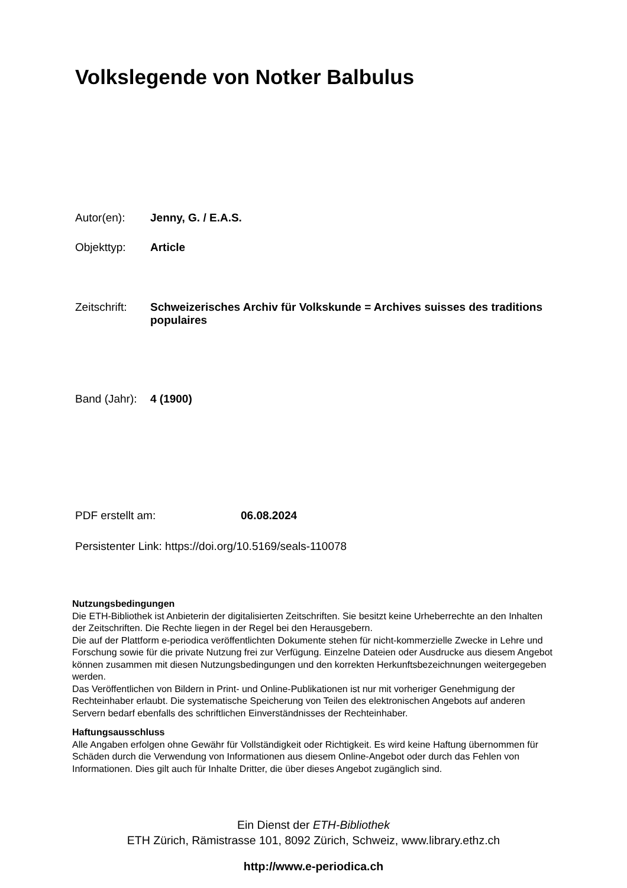Volkslegende von Notker Balbulus
Autor(en): Jenny, G. / E.A.S.
Objekttyp: Article
Zeitschrift: Schweizerisches Archiv für Volkskunde = Archives suisses des traditions populaires
Band (Jahr): 4 (1900)
PDF erstellt am: 06.08.2024
Persistenter Link: https://doi.org/10.5169/seals-110078
Nutzungsbedingungen
Die ETH-Bibliothek ist Anbieterin der digitalisierten Zeitschriften. Sie besitzt keine Urheberrechte an den Inhalten der Zeitschriften. Die Rechte liegen in der Regel bei den Herausgebern.
Die auf der Plattform e-periodica veröffentlichten Dokumente stehen für nicht-kommerzielle Zwecke in Lehre und Forschung sowie für die private Nutzung frei zur Verfügung. Einzelne Dateien oder Ausdrucke aus diesem Angebot können zusammen mit diesen Nutzungsbedingungen und den korrekten Herkunftsbezeichnungen weitergegeben werden.
Das Veröffentlichen von Bildern in Print- und Online-Publikationen ist nur mit vorheriger Genehmigung der Rechteinhaber erlaubt. Die systematische Speicherung von Teilen des elektronischen Angebots auf anderen Servern bedarf ebenfalls des schriftlichen Einverständnisses der Rechteinhaber.
Haftungsausschluss
Alle Angaben erfolgen ohne Gewähr für Vollständigkeit oder Richtigkeit. Es wird keine Haftung übernommen für Schäden durch die Verwendung von Informationen aus diesem Online-Angebot oder durch das Fehlen von Informationen. Dies gilt auch für Inhalte Dritter, die über dieses Angebot zugänglich sind.
Ein Dienst der ETH-Bibliothek
ETH Zürich, Rämistrasse 101, 8092 Zürich, Schweiz, www.library.ethz.ch
http://www.e-periodica.ch